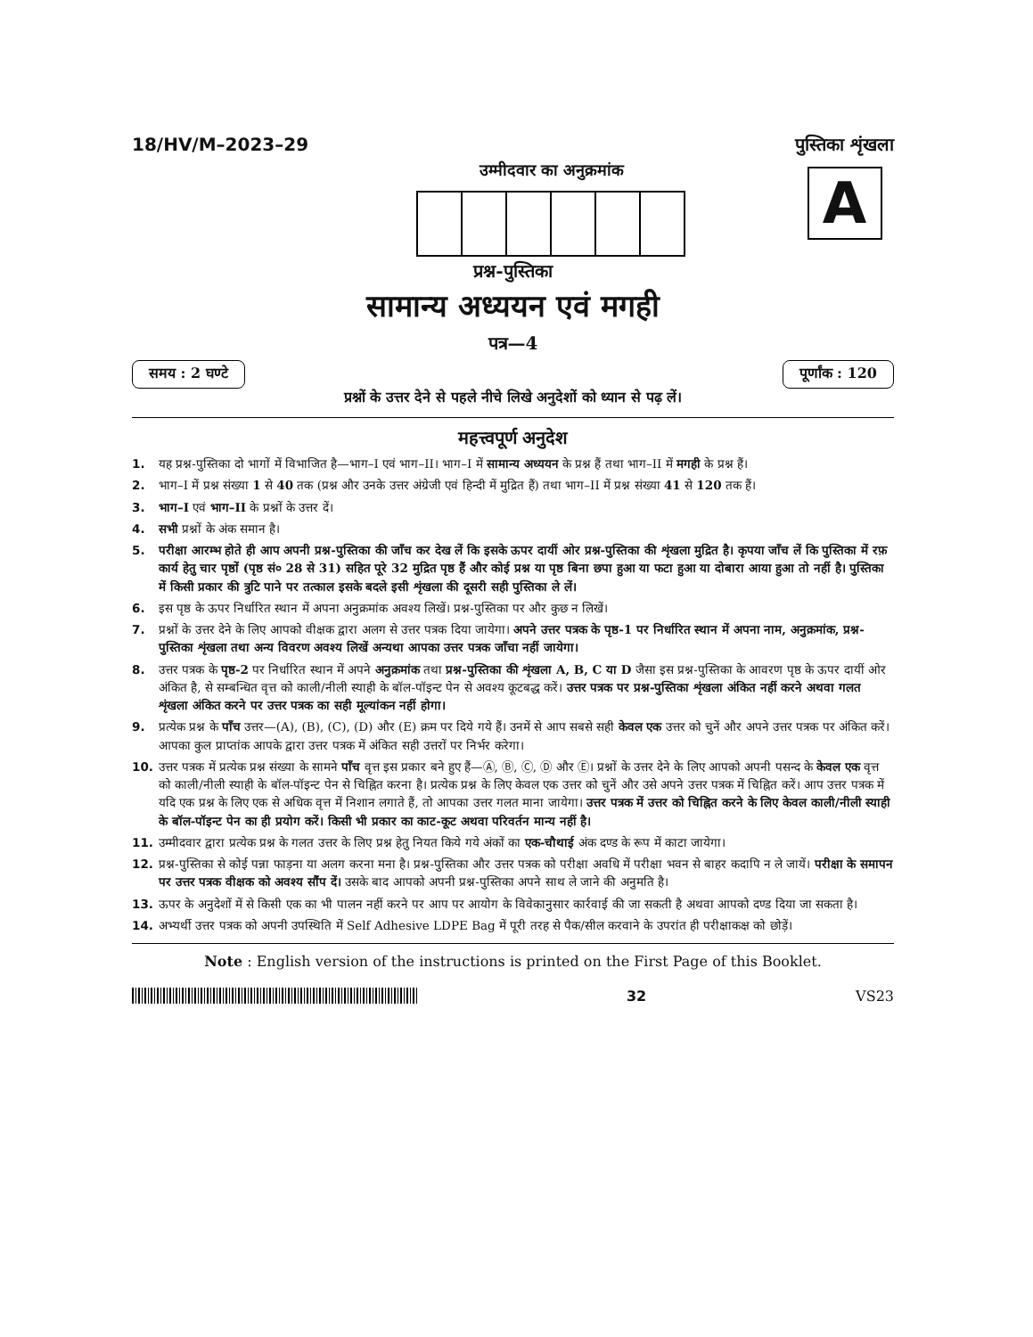18/HV/M–2023–29
उम्मीदवार का अनुक्रमांक
पुस्तिका शृंखला
A
प्रश्न-पुस्तिका
सामान्य अध्ययन एवं मगही
पत्र—4
समय : 2 घण्टे पूर्णांक : 120
प्रश्नों के उत्तर देने से पहले नीचे लिखे अनुदेशों को ध्यान से पढ़ लें।
महत्त्वपूर्ण अनुदेश
1. यह प्रश्न-पुस्तिका दो भागों में विभाजित है—भाग–I एवं भाग–II। भाग–I में सामान्य अध्ययन के प्रश्न हैं तथा भाग–II में मगही के प्रश्न हैं।
2. भाग–I में प्रश्न संख्या 1 से 40 तक (प्रश्न और उनके उत्तर अंग्रेजी एवं हिन्दी में मुद्रित हैं) तथा भाग–II में प्रश्न संख्या 41 से 120 तक हैं।
3. भाग–I एवं भाग–II के प्रश्नों के उत्तर दें।
4. सभी प्रश्नों के अंक समान है।
5. परीक्षा आरम्भ होते ही आप अपनी प्रश्न-पुस्तिका की जाँच कर देख लें कि इसके ऊपर दायीं ओर प्रश्न-पुस्तिका की शृंखला मुद्रित है। कृपया जाँच लें कि पुस्तिका में रफ़ कार्य हेतु चार पृष्ठों (पृष्ठ सं० 28 से 31) सहित पूरे 32 मुद्रित पृष्ठ हैं और कोई प्रश्न या पृष्ठ बिना छपा हुआ या फटा हुआ या दोबारा आया हुआ तो नहीं है। पुस्तिका में किसी प्रकार की त्रुटि पाने पर तत्काल इसके बदले इसी शृंखला की दूसरी सही पुस्तिका ले लें।
6. इस पृष्ठ के ऊपर निर्धारित स्थान में अपना अनुक्रमांक अवश्य लिखें। प्रश्न-पुस्तिका पर और कुछ न लिखें।
7. प्रश्नों के उत्तर देने के लिए आपको वीक्षक द्वारा अलग से उत्तर पत्रक दिया जायेगा। अपने उत्तर पत्रक के पृष्ठ-1 पर निर्धारित स्थान में अपना नाम, अनुक्रमांक, प्रश्न-पुस्तिका शृंखला तथा अन्य विवरण अवश्य लिखें अन्यथा आपका उत्तर पत्रक जाँचा नहीं जायेगा।
8. उत्तर पत्रक के पृष्ठ-2 पर निर्धारित स्थान में अपने अनुक्रमांक तथा प्रश्न-पुस्तिका की शृंखला A, B, C या D जैसा इस प्रश्न-पुस्तिका के आवरण पृष्ठ के ऊपर दायीं ओर अंकित है, से सम्बन्धित वृत्त को काली/नीली स्याही के बॉल-पॉइन्ट पेन से अवश्य कूटबद्ध करें। उत्तर पत्रक पर प्रश्न-पुस्तिका शृंखला अंकित नहीं करने अथवा गलत शृंखला अंकित करने पर उत्तर पत्रक का सही मूल्यांकन नहीं होगा।
9. प्रत्येक प्रश्न के पाँच उत्तर—(A), (B), (C), (D) और (E) क्रम पर दिये गये हैं। उनमें से आप सबसे सही केवल एक उत्तर को चुनें और अपने उत्तर पत्रक पर अंकित करें। आपका कुल प्राप्तांक आपके द्वारा उत्तर पत्रक में अंकित सही उत्तरों पर निर्भर करेगा।
10. उत्तर पत्रक में प्रत्येक प्रश्न संख्या के सामने पाँच वृत्त इस प्रकार बने हुए हैं—Ⓐ, Ⓑ, Ⓒ, Ⓓ और Ⓔ। प्रश्नों के उत्तर देने के लिए आपको अपनी पसन्द के केवल एक वृत्त को काली/नीली स्याही के बॉल-पॉइन्ट पेन से चिह्नित करना है। प्रत्येक प्रश्न के लिए केवल एक उत्तर को चुनें और उसे अपने उत्तर पत्रक में चिह्नित करें। आप उत्तर पत्रक में यदि एक प्रश्न के लिए एक से अधिक वृत्त में निशान लगाते हैं, तो आपका उत्तर गलत माना जायेगा। उत्तर पत्रक में उत्तर को चिह्नित करने के लिए केवल काली/नीली स्याही के बॉल-पॉइन्ट पेन का ही प्रयोग करें। किसी भी प्रकार का काट-कूट अथवा परिवर्तन मान्य नहीं है।
11. उम्मीदवार द्वारा प्रत्येक प्रश्न के गलत उत्तर के लिए प्रश्न हेतु नियत किये गये अंकों का एक-चौथाई अंक दण्ड के रूप में काटा जायेगा।
12. प्रश्न-पुस्तिका से कोई पन्ना फाड़ना या अलग करना मना है। प्रश्न-पुस्तिका और उत्तर पत्रक को परीक्षा अवधि में परीक्षा भवन से बाहर कदापि न ले जायें। परीक्षा के समापन पर उत्तर पत्रक वीक्षक को अवश्य सौंप दें। उसके बाद आपको अपनी प्रश्न-पुस्तिका अपने साथ ले जाने की अनुमति है।
13. ऊपर के अनुदेशों में से किसी एक का भी पालन नहीं करने पर आप पर आयोग के विवेकानुसार कार्रवाई की जा सकती है अथवा आपको दण्ड दिया जा सकता है।
14. अभ्यर्थी उत्तर पत्रक को अपनी उपस्थिति में Self Adhesive LDPE Bag में पूरी तरह से पैक/सील करवाने के उपरांत ही परीक्षाकक्ष को छोड़ें।
Note : English version of the instructions is printed on the First Page of this Booklet.
32 VS23